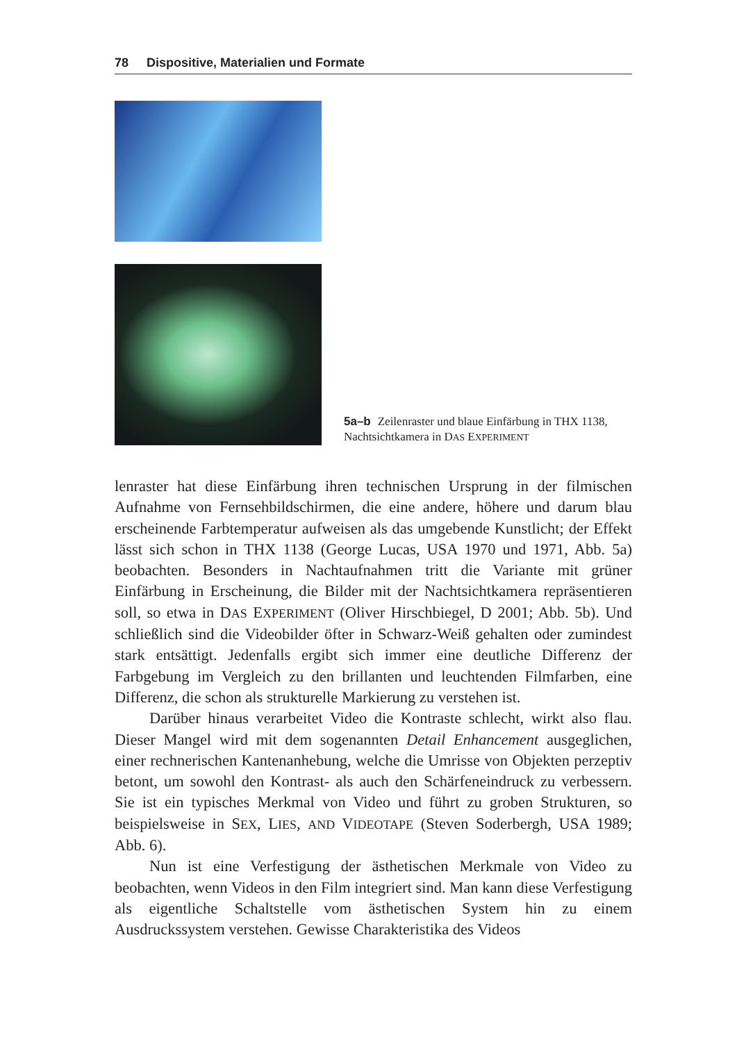78 Dispositive, Materialien und Formate
5a–b Zeilenraster und blaue Einfärbung in THX 1138, Nachtsichtkamera in DAS EXPERIMENT
lenraster hat diese Einfärbung ihren technischen Ursprung in der filmischen Aufnahme von Fernsehbildschirmen, die eine andere, höhere und darum blau erscheinende Farbtemperatur aufweisen als das umgebende Kunstlicht; der Effekt lässt sich schon in THX 1138 (George Lucas, USA 1970 und 1971, Abb. 5a) beobachten. Besonders in Nachtaufnahmen tritt die Variante mit grüner Einfärbung in Erscheinung, die Bilder mit der Nachtsichtkamera repräsentieren soll, so etwa in DAS EXPERIMENT (Oliver Hirschbiegel, D 2001; Abb. 5b). Und schließlich sind die Videobilder öfter in Schwarz-Weiß gehalten oder zumindest stark entsättigt. Jedenfalls ergibt sich immer eine deutliche Differenz der Farbgebung im Vergleich zu den brillanten und leuchtenden Filmfarben, eine Differenz, die schon als strukturelle Markierung zu verstehen ist.
Darüber hinaus verarbeitet Video die Kontraste schlecht, wirkt also flau. Dieser Mangel wird mit dem sogenannten Detail Enhancement ausgeglichen, einer rechnerischen Kantenanhebung, welche die Umrisse von Objekten perzeptiv betont, um sowohl den Kontrast- als auch den Schärfeneindruck zu verbessern. Sie ist ein typisches Merkmal von Video und führt zu groben Strukturen, so beispielsweise in SEX, LIES, AND VIDEOTAPE (Steven Soderbergh, USA 1989; Abb. 6).
Nun ist eine Verfestigung der ästhetischen Merkmale von Video zu beobachten, wenn Videos in den Film integriert sind. Man kann diese Verfestigung als eigentliche Schaltstelle vom ästhetischen System hin zu einem Ausdruckssystem verstehen. Gewisse Charakteristika des Videos